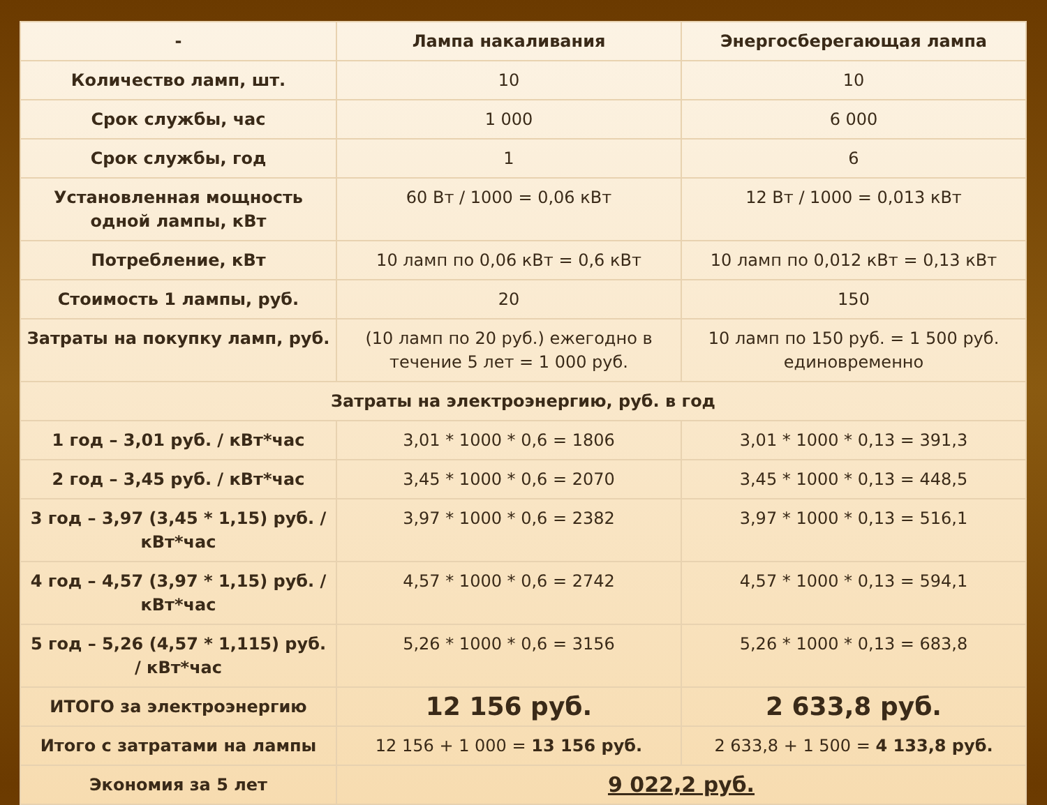| - | Лампа накаливания | Энергосберегающая лампа |
| Количество ламп, шт. | 10 | 10 |
| Срок службы, час | 1 000 | 6 000 |
| Срок службы, год | 1 | 6 |
| Установленная мощность одной лампы, кВт | 60 Вт / 1000 = 0,06 кВт | 12 Вт / 1000 = 0,013 кВт |
| Потребление, кВт | 10 ламп по 0,06 кВт = 0,6 кВт | 10 ламп по 0,012 кВт = 0,13 кВт |
| Стоимость 1 лампы, руб. | 20 | 150 |
| Затраты на покупку ламп, руб. | (10 ламп по 20 руб.) ежегодно в течение 5 лет = 1 000 руб. | 10 ламп по 150 руб. = 1 500 руб. единовременно |
| Затраты на электроэнергию, руб. в год | | |
| 1 год – 3,01 руб. / кВт*час | 3,01 * 1000 * 0,6 = 1806 | 3,01 * 1000 * 0,13 = 391,3 |
| 2 год – 3,45 руб. / кВт*час | 3,45 * 1000 * 0,6 = 2070 | 3,45 * 1000 * 0,13 = 448,5 |
| 3 год – 3,97 (3,45 * 1,15) руб. / кВт*час | 3,97 * 1000 * 0,6 = 2382 | 3,97 * 1000 * 0,13 = 516,1 |
| 4 год – 4,57 (3,97 * 1,15) руб. / кВт*час | 4,57 * 1000 * 0,6 = 2742 | 4,57 * 1000 * 0,13 = 594,1 |
| 5 год – 5,26 (4,57 * 1,115) руб. / кВт*час | 5,26 * 1000 * 0,6 = 3156 | 5,26 * 1000 * 0,13 = 683,8 |
| ИТОГО за электроэнергию | 12 156 руб. | 2 633,8 руб. |
| Итого с затратами на лампы | 12 156 + 1 000 = 13 156 руб. | 2 633,8 + 1 500 = 4 133,8 руб. |
| Экономия за 5 лет | 9 022,2 руб. | |